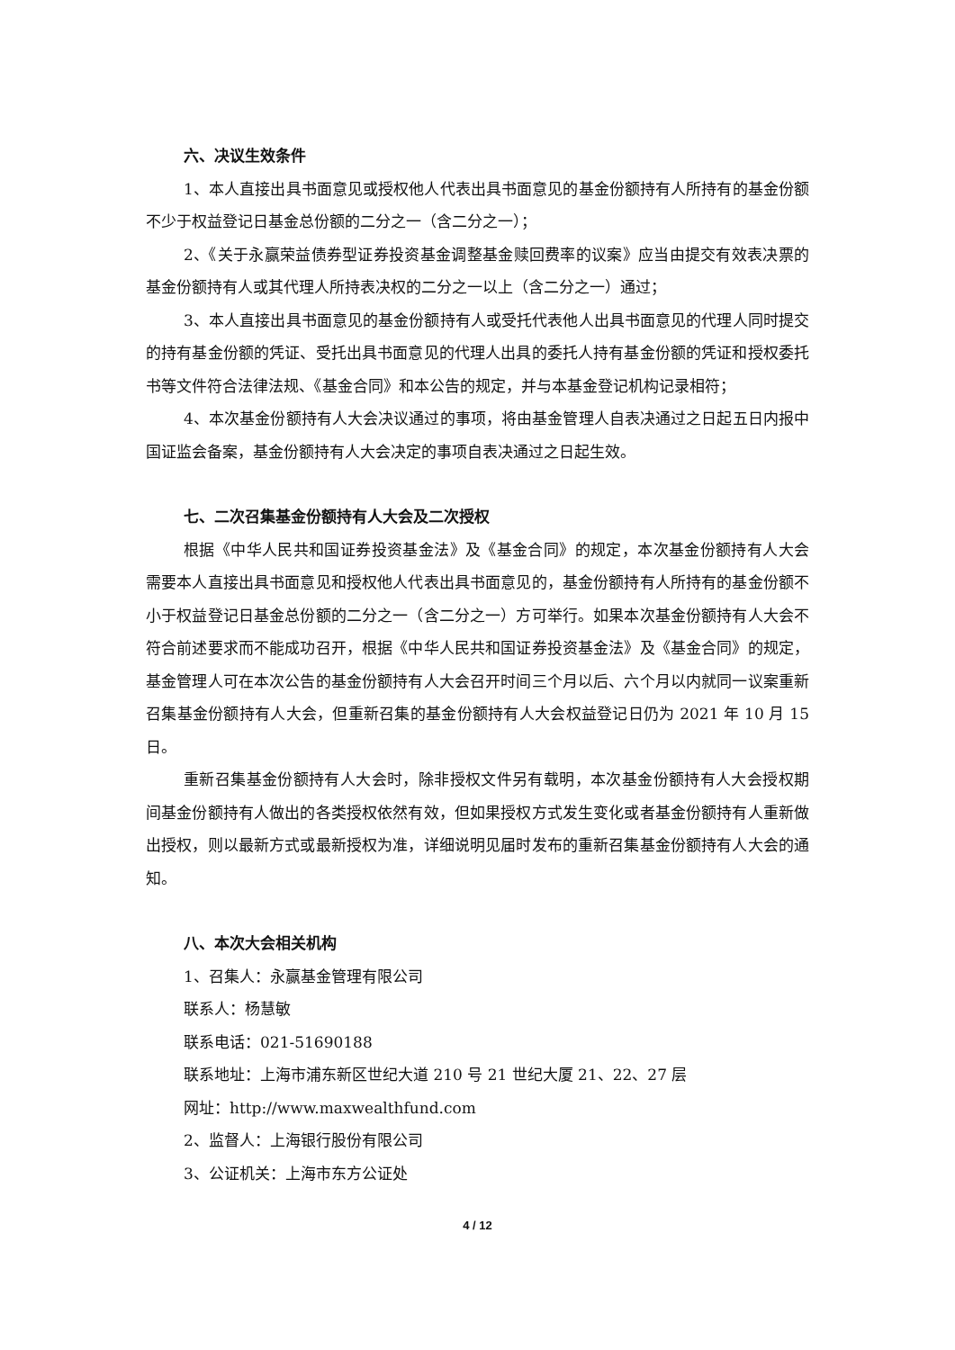六、决议生效条件
1、本人直接出具书面意见或授权他人代表出具书面意见的基金份额持有人所持有的基金份额不少于权益登记日基金总份额的二分之一（含二分之一）；
2、《关于永赢荣益债券型证券投资基金调整基金赎回费率的议案》应当由提交有效表决票的基金份额持有人或其代理人所持表决权的二分之一以上（含二分之一）通过；
3、本人直接出具书面意见的基金份额持有人或受托代表他人出具书面意见的代理人同时提交的持有基金份额的凭证、受托出具书面意见的代理人出具的委托人持有基金份额的凭证和授权委托书等文件符合法律法规、《基金合同》和本公告的规定，并与本基金登记机构记录相符；
4、本次基金份额持有人大会决议通过的事项，将由基金管理人自表决通过之日起五日内报中国证监会备案，基金份额持有人大会决定的事项自表决通过之日起生效。
七、二次召集基金份额持有人大会及二次授权
根据《中华人民共和国证券投资基金法》及《基金合同》的规定，本次基金份额持有人大会需要本人直接出具书面意见和授权他人代表出具书面意见的，基金份额持有人所持有的基金份额不小于权益登记日基金总份额的二分之一（含二分之一）方可举行。如果本次基金份额持有人大会不符合前述要求而不能成功召开，根据《中华人民共和国证券投资基金法》及《基金合同》的规定，基金管理人可在本次公告的基金份额持有人大会召开时间三个月以后、六个月以内就同一议案重新召集基金份额持有人大会，但重新召集的基金份额持有人大会权益登记日仍为 2021 年 10 月 15 日。
重新召集基金份额持有人大会时，除非授权文件另有载明，本次基金份额持有人大会授权期间基金份额持有人做出的各类授权依然有效，但如果授权方式发生变化或者基金份额持有人重新做出授权，则以最新方式或最新授权为准，详细说明见届时发布的重新召集基金份额持有人大会的通知。
八、本次大会相关机构
1、召集人：永赢基金管理有限公司
联系人：杨慧敏
联系电话：021-51690188
联系地址：上海市浦东新区世纪大道 210 号 21 世纪大厦 21、22、27 层
网址：http://www.maxwealthfund.com
2、监督人：上海银行股份有限公司
3、公证机关：上海市东方公证处
4 / 12